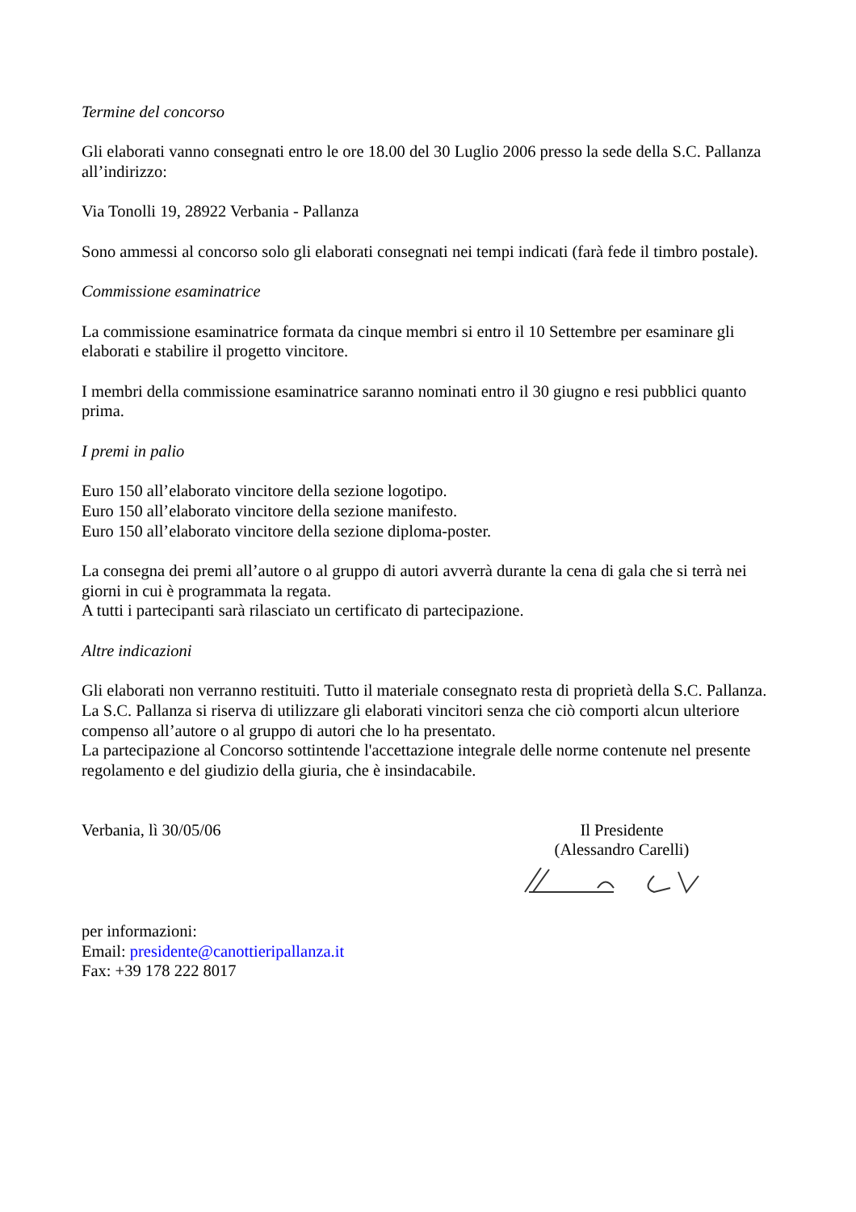Termine del concorso
Gli elaborati vanno consegnati entro le ore 18.00 del 30 Luglio 2006 presso la sede della S.C. Pallanza all’indirizzo:
Via Tonolli 19, 28922 Verbania - Pallanza
Sono ammessi al concorso solo gli elaborati consegnati nei tempi indicati (farà fede il timbro postale).
Commissione esaminatrice
La commissione esaminatrice formata da cinque membri si entro il 10 Settembre per esaminare gli elaborati e stabilire il progetto vincitore.
I membri della commissione esaminatrice saranno nominati entro il 30 giugno e resi pubblici quanto prima.
I premi in palio
Euro 150 all’elaborato vincitore della sezione logotipo.
Euro 150 all’elaborato vincitore della sezione manifesto.
Euro 150 all’elaborato vincitore della sezione diploma-poster.
La consegna dei premi all’autore o al gruppo di autori avverrà durante la cena di gala che si terrà nei giorni in cui è programmata la regata.
A tutti i partecipanti sarà rilasciato un certificato di partecipazione.
Altre indicazioni
Gli elaborati non verranno restituiti. Tutto il materiale consegnato resta di proprietà della S.C. Pallanza.
La S.C. Pallanza si riserva di utilizzare gli elaborati vincitori senza che ciò comporti alcun ulteriore compenso all’autore o al gruppo di autori che lo ha presentato.
La partecipazione al Concorso sottintende l'accettazione integrale delle norme contenute nel presente regolamento e del giudizio della giuria, che è insindacabile.
Verbania, lì 30/05/06 Il Presidente
(Alessandro Carelli)
per informazioni:
Email: presidente@canottieripallanza.it
Fax: +39 178 222 8017